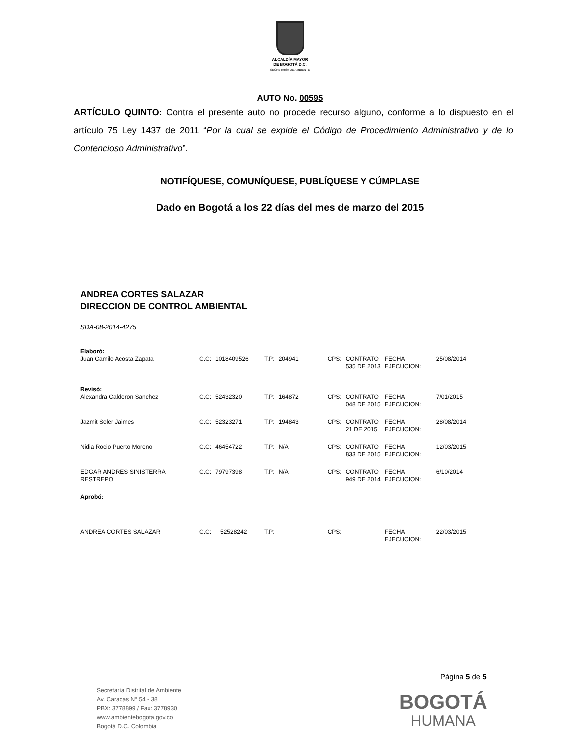ALCALDÍA MAYOR
DE BOGOTÁ D.C.
SECRETARÍA DE AMBIENTE
AUTO No. 00595
ARTÍCULO QUINTO: Contra el presente auto no procede recurso alguno, conforme a lo dispuesto en el artículo 75 Ley 1437 de 2011 “Por la cual se expide el Código de Procedimiento Administrativo y de lo Contencioso Administrativo”.
NOTIFÍQUESE, COMUNÍQUESE, PUBLÍQUESE Y CÚMPLASE
Dado en Bogotá a los 22 días del mes de marzo del 2015
ANDREA CORTES SALAZAR
DIRECCION DE CONTROL AMBIENTAL
SDA-08-2014-4275
| Elaboró: | | | | | | | | |
| Juan Camilo Acosta Zapata | C.C: | 1018409526 | T.P: | 204941 | CPS: | CONTRATO 535 DE 2013 | FECHA EJECUCION: | 25/08/2014 |
| Revisó: | | | | | | | | |
| Alexandra Calderon Sanchez | C.C: | 52432320 | T.P: | 164872 | CPS: | CONTRATO 048 DE 2015 | FECHA EJECUCION: | 7/01/2015 |
| Jazmit Soler Jaimes | C.C: | 52323271 | T.P: | 194843 | CPS: | CONTRATO 21 DE 2015 | FECHA EJECUCION: | 28/08/2014 |
| Nidia Rocio Puerto Moreno | C.C: | 46454722 | T.P: | N/A | CPS: | CONTRATO 833 DE 2015 | FECHA EJECUCION: | 12/03/2015 |
| EDGAR ANDRES SINISTERRA RESTREPO | C.C: | 79797398 | T.P: | N/A | CPS: | CONTRATO 949 DE 2014 | FECHA EJECUCION: | 6/10/2014 |
| Aprobó: | | | | | | | | |
| ANDREA CORTES SALAZAR | C.C: | 52528242 | T.P: | | CPS: | | FECHA EJECUCION: | 22/03/2015 |
Página 5 de 5
Secretaría Distrital de Ambiente
Av. Caracas N° 54 - 38
PBX: 3778899 / Fax: 3778930
www.ambientebogota.gov.co
Bogotá D.C. Colombia
BOGOTÁ
HUMANA